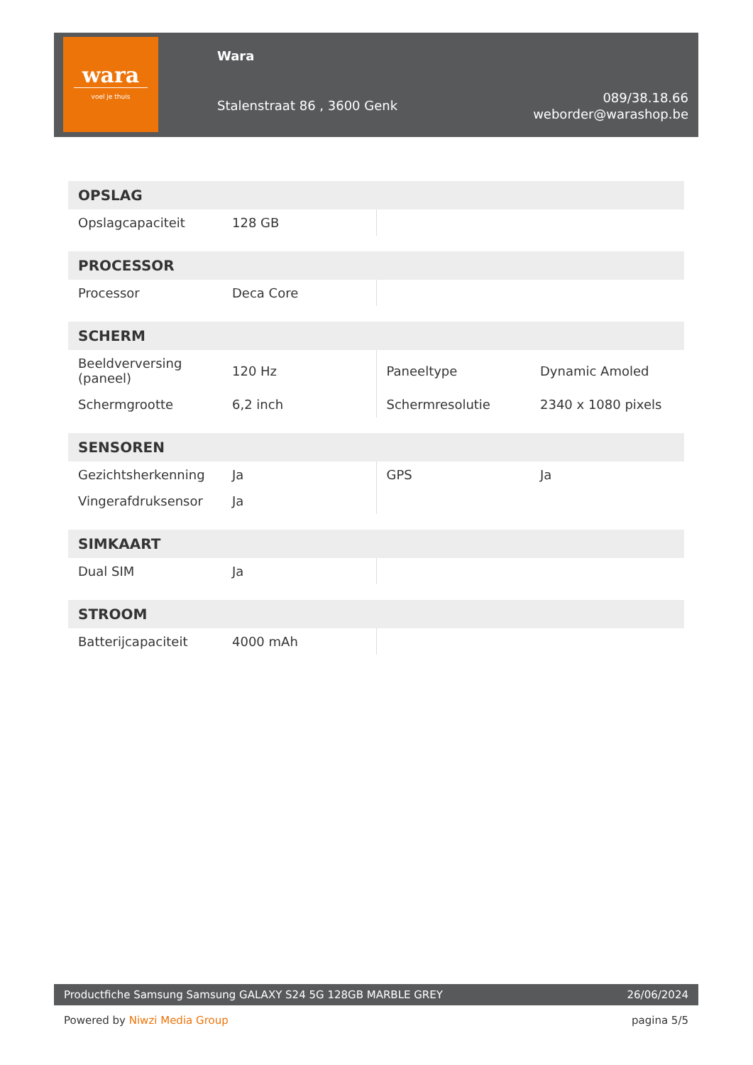wara
voel je thuis
Wara
Stalenstraat 86 , 3600 Genk
089/38.18.66
weborder@warashop.be
| OPSLAG | | | |
| --- | --- | --- | --- |
| Opslagcapaciteit | 128 GB | | |
| PROCESSOR | | | |
| --- | --- | --- | --- |
| Processor | Deca Core | | |
| SCHERM | | | |
| --- | --- | --- | --- |
| Beeldverversing (paneel) | 120 Hz | Paneeltype | Dynamic Amoled |
| Schermgrootte | 6,2 inch | Schermresolutie | 2340 x 1080 pixels |
| SENSOREN | | | |
| --- | --- | --- | --- |
| Gezichtsherkenning | Ja | GPS | Ja |
| Vingerafdruksensor | Ja | | |
| SIMKAART | | | |
| --- | --- | --- | --- |
| Dual SIM | Ja | | |
| STROOM | | | |
| --- | --- | --- | --- |
| Batterijcapaciteit | 4000 mAh | | |
Productfiche Samsung Samsung GALAXY S24 5G 128GB MARBLE GREY 26/06/2024
Powered by Niwzi Media Group pagina 5/5